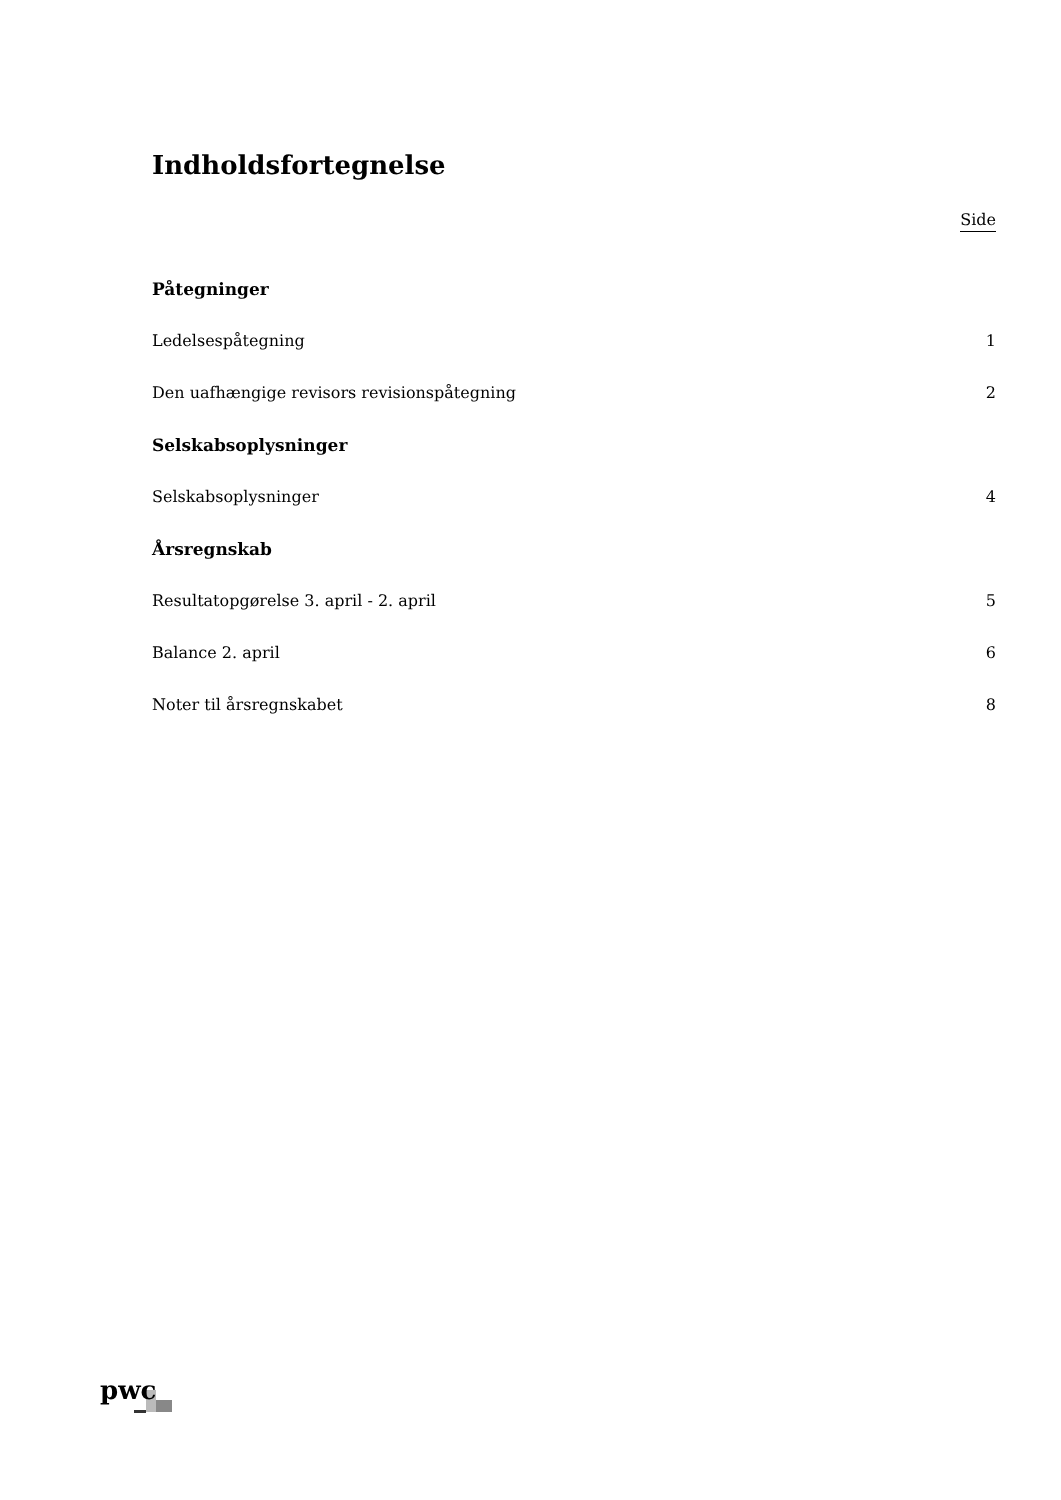Indholdsfortegnelse
Side
Påtegninger
Ledelsespåtegning 1
Den uafhængige revisors revisionspåtegning 2
Selskabsoplysninger
Selskabsoplysninger 4
Årsregnskab
Resultatopgørelse 3. april - 2. april 5
Balance 2. april 6
Noter til årsregnskabet 8
pwc